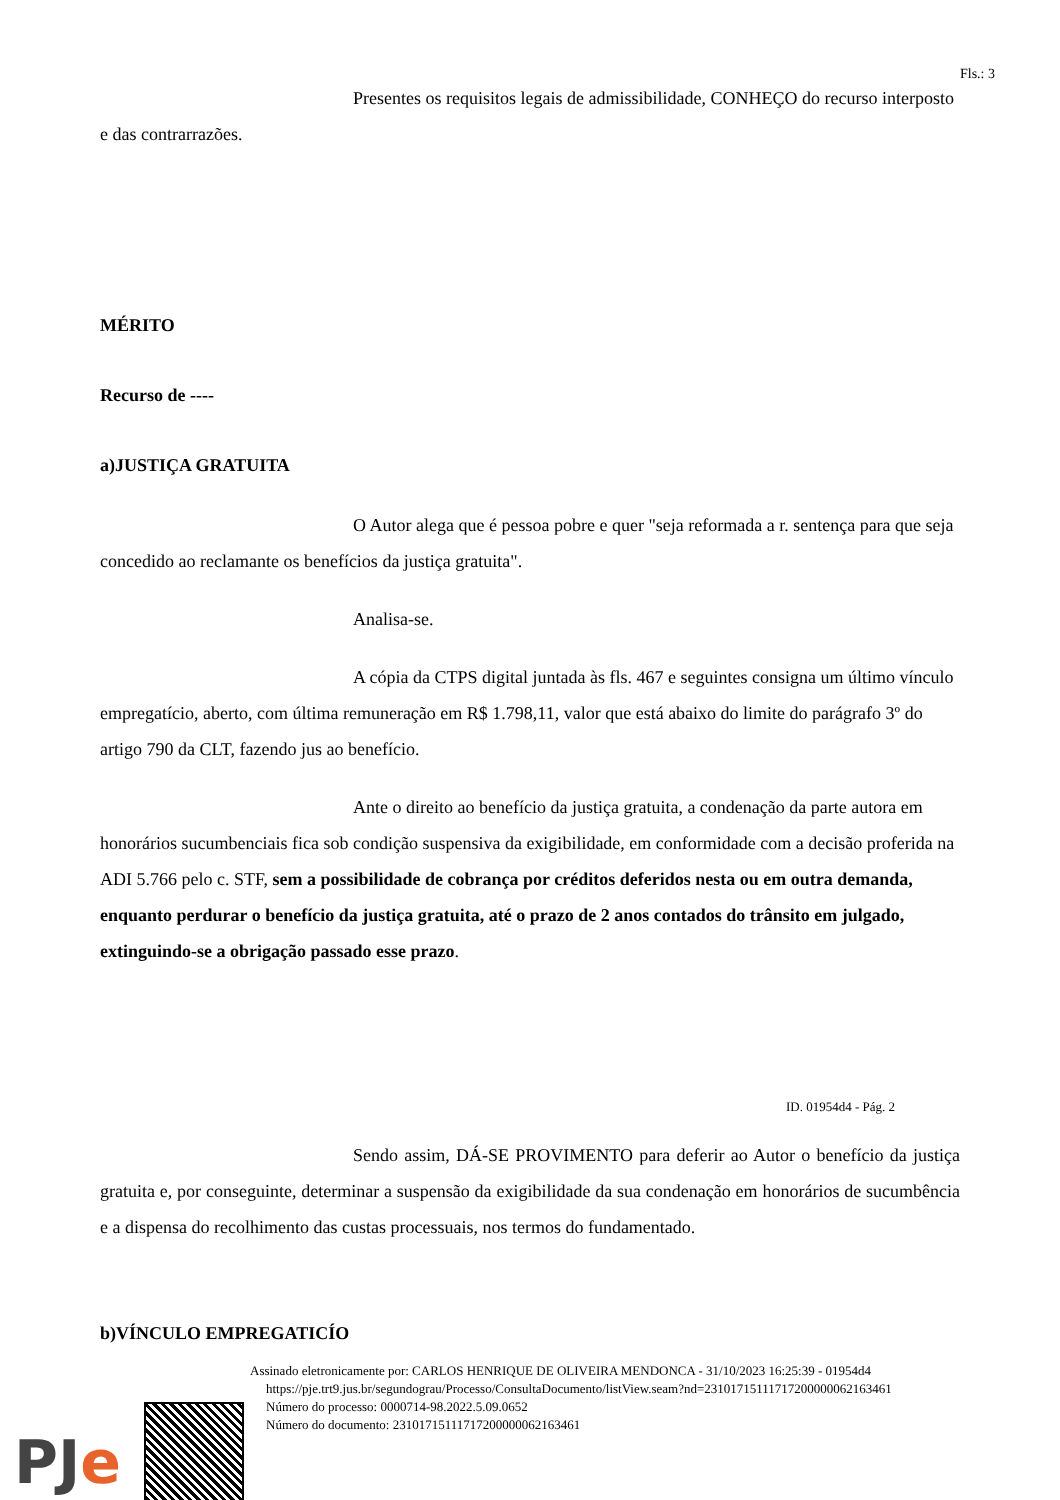Fls.: 3
Presentes os requisitos legais de admissibilidade, CONHEÇO do recurso interposto e das contrarrazões.
MÉRITO
Recurso de ----
a)JUSTIÇA GRATUITA
O Autor alega que é pessoa pobre e quer "seja reformada a r. sentença para que seja concedido ao reclamante os benefícios da justiça gratuita".
Analisa-se.
A cópia da CTPS digital juntada às fls. 467 e seguintes consigna um último vínculo empregatício, aberto, com última remuneração em R$ 1.798,11, valor que está abaixo do limite do parágrafo 3º do artigo 790 da CLT, fazendo jus ao benefício.
Ante o direito ao benefício da justiça gratuita, a condenação da parte autora em honorários sucumbenciais fica sob condição suspensiva da exigibilidade, em conformidade com a decisão proferida na ADI 5.766 pelo c. STF, sem a possibilidade de cobrança por créditos deferidos nesta ou em outra demanda, enquanto perdurar o benefício da justiça gratuita, até o prazo de 2 anos contados do trânsito em julgado, extinguindo-se a obrigação passado esse prazo.
ID. 01954d4 - Pág. 2
Sendo assim, DÁ-SE PROVIMENTO para deferir ao Autor o benefício da justiça gratuita e, por conseguinte, determinar a suspensão da exigibilidade da sua condenação em honorários de sucumbência e a dispensa do recolhimento das custas processuais, nos termos do fundamentado.
b)VÍNCULO EMPREGATICÍO
Assinado eletronicamente por: CARLOS HENRIQUE DE OLIVEIRA MENDONCA - 31/10/2023 16:25:39 - 01954d4
https://pje.trt9.jus.br/segundograu/Processo/ConsultaDocumento/listView.seam?nd=23101715111717200000062163461
Número do processo: 0000714-98.2022.5.09.0652
Número do documento: 23101715111717200000062163461
PJe